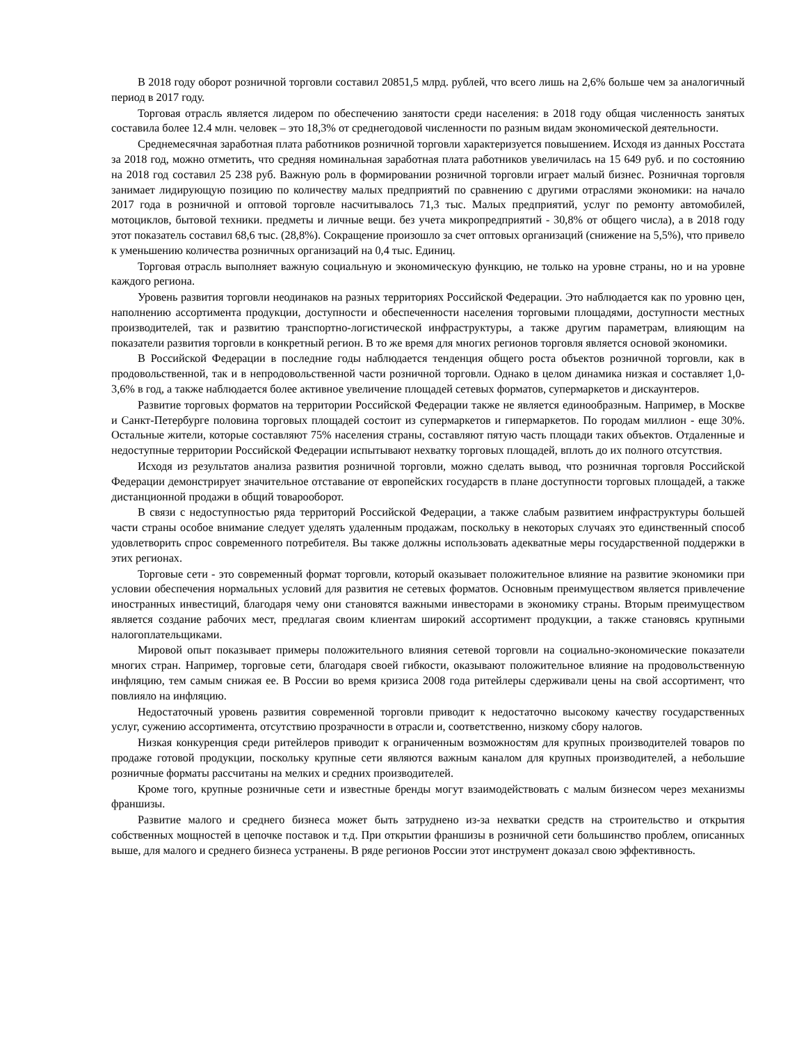В 2018 году оборот розничной торговли составил 20851,5 млрд. рублей, что всего лишь на 2,6% больше чем за аналогичный период в 2017 году.
Торговая отрасль является лидером по обеспечению занятости среди населения: в 2018 году общая численность занятых составила более 12.4 млн. человек – это 18,3% от среднегодовой численности по разным видам экономической деятельности.
Среднемесячная заработная плата работников розничной торговли характеризуется повышением. Исходя из данных Росстата за 2018 год, можно отметить, что средняя номинальная заработная плата работников увеличилась на 15 649 руб. и по состоянию на 2018 год составил 25 238 руб. Важную роль в формировании розничной торговли играет малый бизнес. Розничная торговля занимает лидирующую позицию по количеству малых предприятий по сравнению с другими отраслями экономики: на начало 2017 года в розничной и оптовой торговле насчитывалось 71,3 тыс. Малых предприятий, услуг по ремонту автомобилей, мотоциклов, бытовой техники. предметы и личные вещи. без учета микропредприятий - 30,8% от общего числа), а в 2018 году этот показатель составил 68,6 тыс. (28,8%). Сокращение произошло за счет оптовых организаций (снижение на 5,5%), что привело к уменьшению количества розничных организаций на 0,4 тыс. Единиц.
Торговая отрасль выполняет важную социальную и экономическую функцию, не только на уровне страны, но и на уровне каждого региона.
Уровень развития торговли неодинаков на разных территориях Российской Федерации. Это наблюдается как по уровню цен, наполнению ассортимента продукции, доступности и обеспеченности населения торговыми площадями, доступности местных производителей, так и развитию транспортно-логистической инфраструктуры, а также другим параметрам, влияющим на показатели развития торговли в конкретный регион. В то же время для многих регионов торговля является основой экономики.
В Российской Федерации в последние годы наблюдается тенденция общего роста объектов розничной торговли, как в продовольственной, так и в непродовольственной части розничной торговли. Однако в целом динамика низкая и составляет 1,0-3,6% в год, а также наблюдается более активное увеличение площадей сетевых форматов, супермаркетов и дискаунтеров.
Развитие торговых форматов на территории Российской Федерации также не является единообразным. Например, в Москве и Санкт-Петербурге половина торговых площадей состоит из супермаркетов и гипермаркетов. По городам миллион - еще 30%. Остальные жители, которые составляют 75% населения страны, составляют пятую часть площади таких объектов. Отдаленные и недоступные территории Российской Федерации испытывают нехватку торговых площадей, вплоть до их полного отсутствия.
Исходя из результатов анализа развития розничной торговли, можно сделать вывод, что розничная торговля Российской Федерации демонстрирует значительное отставание от европейских государств в плане доступности торговых площадей, а также дистанционной продажи в общий товарооборот.
В связи с недоступностью ряда территорий Российской Федерации, а также слабым развитием инфраструктуры большей части страны особое внимание следует уделять удаленным продажам, поскольку в некоторых случаях это единственный способ удовлетворить спрос современного потребителя. Вы также должны использовать адекватные меры государственной поддержки в этих регионах.
Торговые сети - это современный формат торговли, который оказывает положительное влияние на развитие экономики при условии обеспечения нормальных условий для развития не сетевых форматов. Основным преимуществом является привлечение иностранных инвестиций, благодаря чему они становятся важными инвесторами в экономику страны. Вторым преимуществом является создание рабочих мест, предлагая своим клиентам широкий ассортимент продукции, а также становясь крупными налогоплательщиками.
Мировой опыт показывает примеры положительного влияния сетевой торговли на социально-экономические показатели многих стран. Например, торговые сети, благодаря своей гибкости, оказывают положительное влияние на продовольственную инфляцию, тем самым снижая ее. В России во время кризиса 2008 года ритейлеры сдерживали цены на свой ассортимент, что повлияло на инфляцию.
Недостаточный уровень развития современной торговли приводит к недостаточно высокому качеству государственных услуг, сужению ассортимента, отсутствию прозрачности в отрасли и, соответственно, низкому сбору налогов.
Низкая конкуренция среди ритейлеров приводит к ограниченным возможностям для крупных производителей товаров по продаже готовой продукции, поскольку крупные сети являются важным каналом для крупных производителей, а небольшие розничные форматы рассчитаны на мелких и средних производителей.
Кроме того, крупные розничные сети и известные бренды могут взаимодействовать с малым бизнесом через механизмы франшизы.
Развитие малого и среднего бизнеса может быть затруднено из-за нехватки средств на строительство и открытия собственных мощностей в цепочке поставок и т.д. При открытии франшизы в розничной сети большинство проблем, описанных выше, для малого и среднего бизнеса устранены. В ряде регионов России этот инструмент доказал свою эффективность.